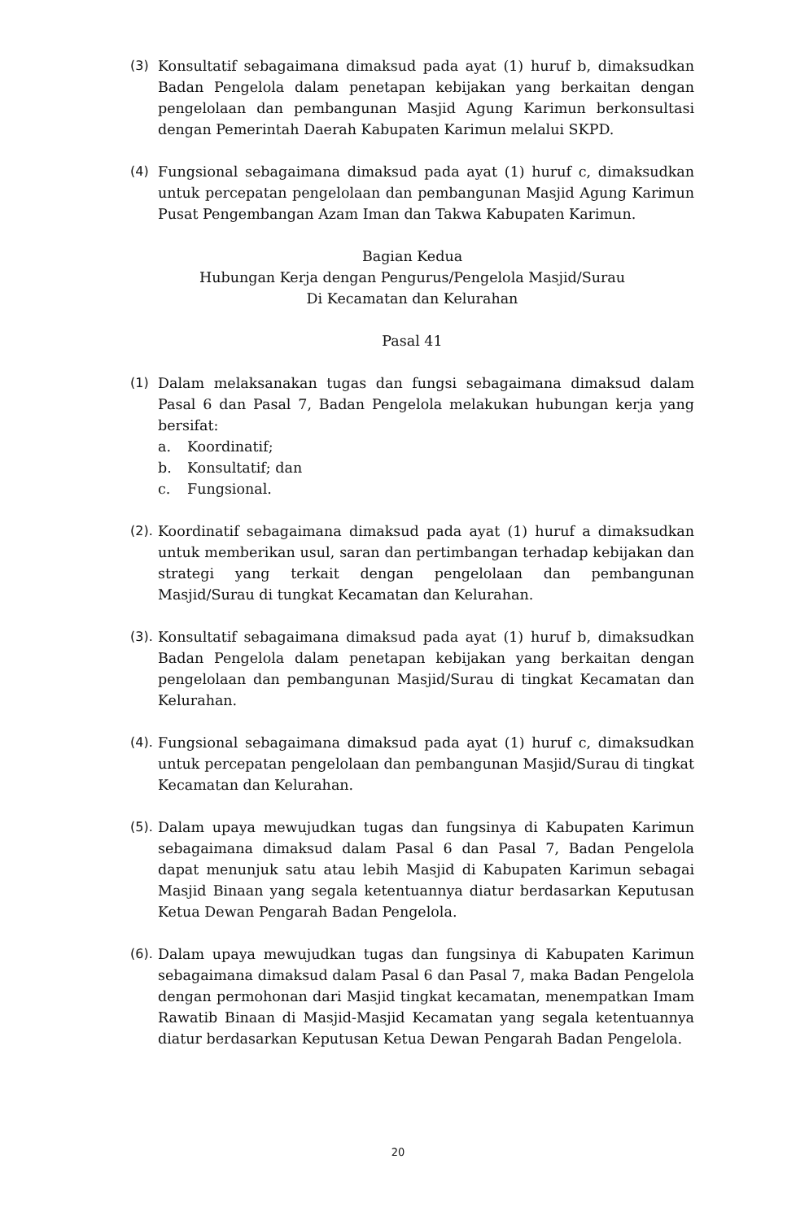(3) Konsultatif sebagaimana dimaksud pada ayat (1) huruf b, dimaksudkan Badan Pengelola dalam penetapan kebijakan yang berkaitan dengan pengelolaan dan pembangunan Masjid Agung Karimun berkonsultasi dengan Pemerintah Daerah Kabupaten Karimun melalui SKPD.
(4) Fungsional sebagaimana dimaksud pada ayat (1) huruf c, dimaksudkan untuk percepatan pengelolaan dan pembangunan Masjid Agung Karimun Pusat Pengembangan Azam Iman dan Takwa Kabupaten Karimun.
Bagian Kedua
Hubungan Kerja dengan Pengurus/Pengelola Masjid/Surau
Di Kecamatan dan Kelurahan
Pasal 41
(1) Dalam melaksanakan tugas dan fungsi sebagaimana dimaksud dalam Pasal 6 dan Pasal 7, Badan Pengelola melakukan hubungan kerja yang bersifat:
a. Koordinatif;
b. Konsultatif; dan
c. Fungsional.
(2).
Koordinatif sebagaimana dimaksud pada ayat (1) huruf a dimaksudkan untuk memberikan usul, saran dan pertimbangan terhadap kebijakan dan strategi yang terkait dengan pengelolaan dan pembangunan Masjid/Surau di tungkat Kecamatan dan Kelurahan.
(3).
Konsultatif sebagaimana dimaksud pada ayat (1) huruf b, dimaksudkan Badan Pengelola dalam penetapan kebijakan yang berkaitan dengan pengelolaan dan pembangunan Masjid/Surau di tingkat Kecamatan dan Kelurahan.
(4).
Fungsional sebagaimana dimaksud pada ayat (1) huruf c, dimaksudkan untuk percepatan pengelolaan dan pembangunan Masjid/Surau di tingkat Kecamatan dan Kelurahan.
(5).
Dalam upaya mewujudkan tugas dan fungsinya di Kabupaten Karimun sebagaimana dimaksud dalam Pasal 6 dan Pasal 7, Badan Pengelola dapat menunjuk satu atau lebih Masjid di Kabupaten Karimun sebagai Masjid Binaan yang segala ketentuannya diatur berdasarkan Keputusan Ketua Dewan Pengarah Badan Pengelola.
(6).
Dalam upaya mewujudkan tugas dan fungsinya di Kabupaten Karimun sebagaimana dimaksud dalam Pasal 6 dan Pasal 7, maka Badan Pengelola dengan permohonan dari Masjid tingkat kecamatan, menempatkan Imam Rawatib Binaan di Masjid-Masjid Kecamatan yang segala ketentuannya diatur berdasarkan Keputusan Ketua Dewan Pengarah Badan Pengelola.
20